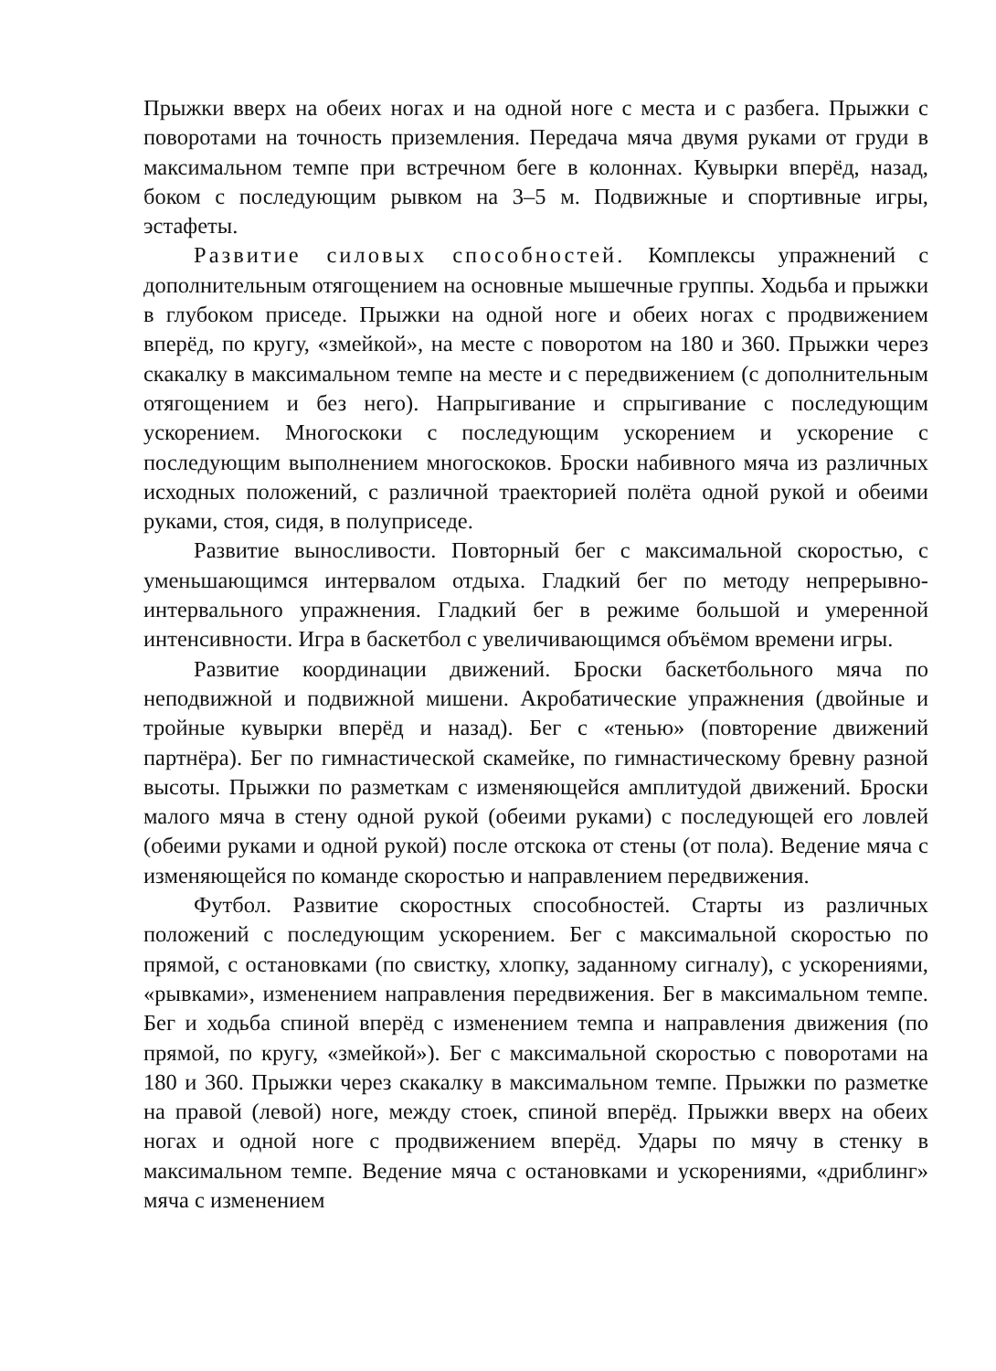Прыжки вверх на обеих ногах и на одной ноге с места и с разбега. Прыжки с поворотами на точность приземления. Передача мяча двумя руками от груди в максимальном темпе при встречном беге в колоннах. Кувырки вперёд, назад, боком с последующим рывком на 3–5 м. Подвижные и спортивные игры, эстафеты.
Развитие силовых способностей. Комплексы упражнений с дополнительным отягощением на основные мышечные группы. Ходьба и прыжки в глубоком приседе. Прыжки на одной ноге и обеих ногах с продвижением вперёд, по кругу, «змейкой», на месте с поворотом на 180 и 360. Прыжки через скакалку в максимальном темпе на месте и с передвижением (с дополнительным отягощением и без него). Напрыгивание и спрыгивание с последующим ускорением. Многоскоки с последующим ускорением и ускорение с последующим выполнением многоскоков. Броски набивного мяча из различных исходных положений, с различной траекторией полёта одной рукой и обеими руками, стоя, сидя, в полуприседе.
Развитие выносливости. Повторный бег с максимальной скоростью, с уменьшающимся интервалом отдыха. Гладкий бег по методу непрерывно-интервального упражнения. Гладкий бег в режиме большой и умеренной интенсивности. Игра в баскетбол с увеличивающимся объёмом времени игры.
Развитие координации движений. Броски баскетбольного мяча по неподвижной и подвижной мишени. Акробатические упражнения (двойные и тройные кувырки вперёд и назад). Бег с «тенью» (повторение движений партнёра). Бег по гимнастической скамейке, по гимнастическому бревну разной высоты. Прыжки по разметкам с изменяющейся амплитудой движений. Броски малого мяча в стену одной рукой (обеими руками) с последующей его ловлей (обеими руками и одной рукой) после отскока от стены (от пола). Ведение мяча с изменяющейся по команде скоростью и направлением передвижения.
Футбол. Развитие скоростных способностей. Старты из различных положений с последующим ускорением. Бег с максимальной скоростью по прямой, с остановками (по свистку, хлопку, заданному сигналу), с ускорениями, «рывками», изменением направления передвижения. Бег в максимальном темпе. Бег и ходьба спиной вперёд с изменением темпа и направления движения (по прямой, по кругу, «змейкой»). Бег с максимальной скоростью с поворотами на 180 и 360. Прыжки через скакалку в максимальном темпе. Прыжки по разметке на правой (левой) ноге, между стоек, спиной вперёд. Прыжки вверх на обеих ногах и одной ноге с продвижением вперёд. Удары по мячу в стенку в максимальном темпе. Ведение мяча с остановками и ускорениями, «дриблинг» мяча с изменением